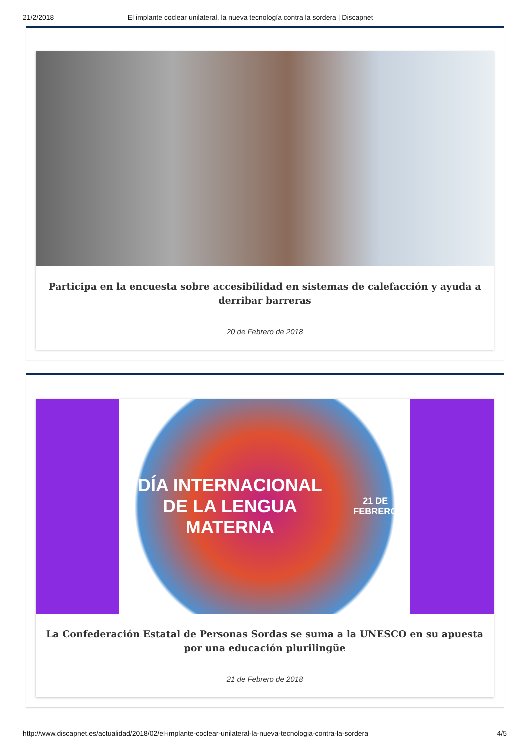21/2/2018 El implante coclear unilateral, la nueva tecnología contra la sordera | Discapnet
Participa en la encuesta sobre accesibilidad en sistemas de calefacción y ayuda a derribar barreras
20 de Febrero de 2018
DÍA INTERNACIONAL
DE LA LENGUA MATERNA
21 DE FEBRERO
La Confederación Estatal de Personas Sordas se suma a la UNESCO en su apuesta por una educación plurilingüe
21 de Febrero de 2018
http://www.discapnet.es/actualidad/2018/02/el-implante-coclear-unilateral-la-nueva-tecnologia-contra-la-sordera 4/5